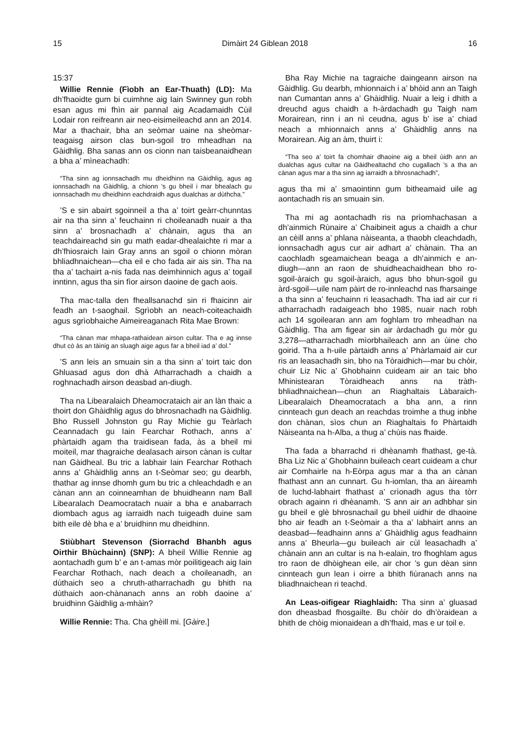15 Dimàirt 24 Giblean 2018 16
15:37
Willie Rennie (Fìobh an Ear-Thuath) (LD): Ma dh’fhaoidte gum bi cuimhne aig Iain Swinney gun robh esan agus mi fhìn air pannal aig Acadamaidh Cùil Lodair ron reifreann air neo-eisimeileachd ann an 2014. Mar a thachair, bha an seòmar uaine na sheòmar-teagaisg airson clas bun-sgoil tro mheadhan na Gàidhlig. Bha sanas ann os cionn nan taisbeanaidhean a bha a’ mìneachadh:
“Tha sinn ag ionnsachadh mu dheidhinn na Gàidhlig, agus ag ionnsachadh na Gàidhlig, a chionn ’s gu bheil i mar bhealach gu ionnsachadh mu dheidhinn eachdraidh agus dualchas ar dùthcha.”
’S e sin abairt sgoinneil a tha a’ toirt geàrr-chunntas air na tha sinn a’ feuchainn ri choileanadh nuair a tha sinn a’ brosnachadh a’ chànain, agus tha an teachdaireachd sin gu math eadar-dhealaichte ri mar a dh’fhiosraich Iain Gray anns an sgoil o chionn mòran bhliadhnaichean—cha eil e cho fada air ais sin. Tha na tha a’ tachairt a-nis fada nas deimhinnich agus a’ togail inntinn, agus tha sin fìor airson daoine de gach aois.
Tha mac-talla den fheallsanachd sin ri fhaicinn air feadh an t-saoghail. Sgrìobh an neach-coiteachaidh agus sgrìobhaiche Aimeireaganach Rita Mae Brown:
“Tha cànan mar mhapa-rathaidean airson cultar. Tha e ag innse dhut cò às an tàinig an sluagh aige agus far a bheil iad a’ dol.”
’S ann leis an smuain sin a tha sinn a’ toirt taic don Ghluasad agus don dhà Atharrachadh a chaidh a roghnachadh airson deasbad an-diugh.
Tha na Libearalaich Dheamocrataich air an làn thaic a thoirt don Ghàidhlig agus do bhrosnachadh na Gàidhlig. Bho Russell Johnston gu Ray Michie gu Teàrlach Ceannadach gu Iain Fearchar Rothach, anns a’ phàrtaidh agam tha traidisean fada, às a bheil mi moiteil, mar thagraiche dealasach airson cànan is cultar nan Gàidheal. Bu tric a labhair Iain Fearchar Rothach anns a’ Ghàidhlig anns an t-Seòmar seo; gu dearbh, thathar ag innse dhomh gum bu tric a chleachdadh e an cànan ann an coinneamhan de bhuidheann nam Ball Libearalach Deamocratach nuair a bha e anabarrach diombach agus ag iarraidh nach tuigeadh duine sam bith eile dè bha e a’ bruidhinn mu dheidhinn.
Stiùbhart Stevenson (Siorrachd Bhanbh agus Oirthir Bhùchainn) (SNP): A bheil Willie Rennie ag aontachadh gum b’ e an t-amas mòr poilitigeach aig Iain Fearchar Rothach, nach deach a choileanadh, an dùthaich seo a chruth-atharrachadh gu bhith na dùthaich aon-chànanach anns an robh daoine a’ bruidhinn Gàidhlig a-mhàin?
Willie Rennie: Tha. Cha ghèill mi. [Gàire.]
Bha Ray Michie na tagraiche daingeann airson na Gàidhlig. Gu dearbh, mhionnaich i a’ bhòid ann an Taigh nan Cumantan anns a’ Ghàidhlig. Nuair a leig i dhith a dreuchd agus chaidh a h-àrdachadh gu Taigh nam Morairean, rinn i an nì ceudna, agus b’ ise a’ chiad neach a mhionnaich anns a’ Ghàidhlig anns na Morairean. Aig an àm, thuirt i:
“Tha seo a’ toirt fa chomhair dhaoine aig a bheil ùidh ann an dualchas agus cultar na Gàidhealtachd cho cugallach ’s a tha an cànan agus mar a tha sinn ag iarraidh a bhrosnachadh”,
agus tha mi a’ smaointinn gum bitheamaid uile ag aontachadh ris an smuain sin.
Tha mi ag aontachadh ris na prìomhachasan a dh’ainmich Rùnaire a’ Chaibineit agus a chaidh a chur an cèill anns a’ phlana nàiseanta, a thaobh cleachdadh, ionnsachadh agus cur air adhart a’ chànain. Tha an caochladh sgeamaichean beaga a dh’ainmich e an-diugh—ann an raon de shuidheachaidhean bho ro-sgoil-àraich gu sgoil-àraich, agus bho bhun-sgoil gu àrd-sgoil—uile nam pàirt de ro-innleachd nas fharsainge a tha sinn a’ feuchainn ri leasachadh. Tha iad air cur ri atharrachadh radaigeach bho 1985, nuair nach robh ach 14 sgoilearan ann am foghlam tro mheadhan na Gàidhlig. Tha am figear sin air àrdachadh gu mòr gu 3,278—atharrachadh mìorbhaileach ann an ùine cho goirid. Tha a h-uile pàrtaidh anns a’ Phàrlamaid air cur ris an leasachadh sin, bho na Tòraidhich—mar bu chòir, chuir Liz Nic a’ Ghobhainn cuideam air an taic bho Mhinistearan Tòraidheach anns na tràth-bhliadhnaichean—chun an Riaghaltais Làbaraich-Libearalaich Dheamocratach a bha ann, a rinn cinnteach gun deach an reachdas troimhe a thug inbhe don chànan, sìos chun an Riaghaltais fo Phàrtaidh Nàiseanta na h-Alba, a thug a’ chùis nas fhaide.
Tha fada a bharrachd ri dhèanamh fhathast, ge-tà. Bha Liz Nic a’ Ghobhainn buileach ceart cuideam a chur air Comhairle na h-Eòrpa agus mar a tha an cànan fhathast ann an cunnart. Gu h-iomlan, tha an àireamh de luchd-labhairt fhathast a’ crìonadh agus tha tòrr obrach againn ri dhèanamh. ’S ann air an adhbhar sin gu bheil e glè bhrosnachail gu bheil uidhir de dhaoine bho air feadh an t-Seòmair a tha a’ labhairt anns an deasbad—feadhainn anns a’ Ghàidhlig agus feadhainn anns a’ Bheurla—gu buileach air cùl leasachadh a’ chànain ann an cultar is na h-ealain, tro fhoghlam agus tro raon de dhòighean eile, air chor ’s gun dèan sinn cinnteach gun lean i oirre a bhith fiùranach anns na bliadhnaichean ri teachd.
An Leas-oifigear Riaghlaidh: Tha sinn a’ gluasad don dheasbad fhosgailte. Bu chòir do dh’òraidean a bhith de chòig mionaidean a dh’fhaid, mas e ur toil e.